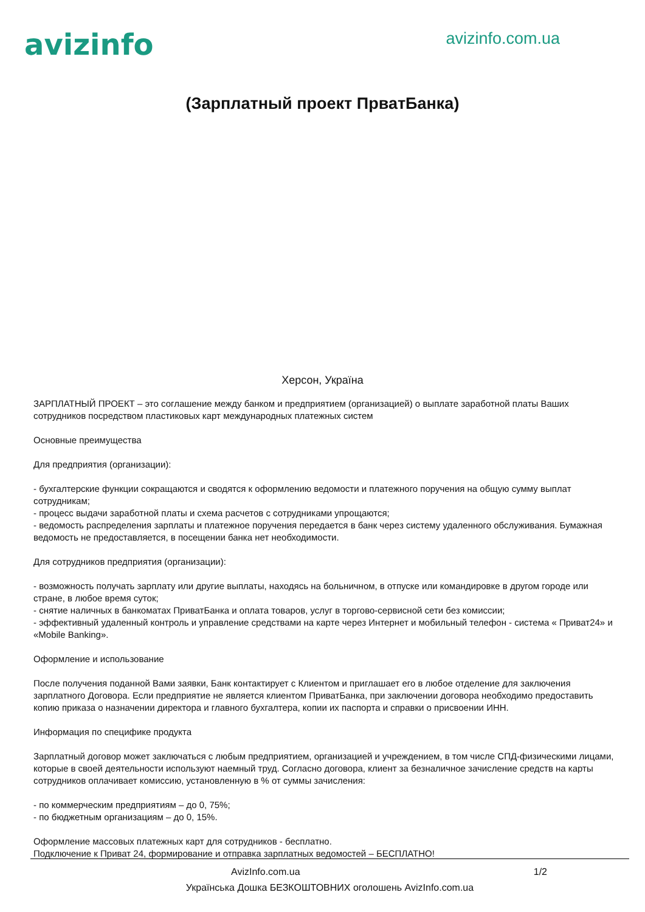avizinfo
avizinfo.com.ua
(Зарплатный проект ПрватБанка)
Херсон, Україна
ЗАРПЛАТНЫЙ ПРОЕКТ – это соглашение между банком и предприятием (организацией) о выплате заработной платы Ваших сотрудников посредством пластиковых карт международных платежных систем
Основные преимущества
Для предприятия (организации):
- бухгалтерские функции сокращаются и сводятся к оформлению ведомости и платежного поручения на общую сумму выплат сотрудникам;
- процесс выдачи заработной платы и схема расчетов с сотрудниками упрощаются;
- ведомость распределения зарплаты и платежное поручения передается в банк через систему удаленного обслуживания. Бумажная ведомость не предоставляется, в посещении банка нет необходимости.
Для сотрудников предприятия (организации):
- возможность получать зарплату или другие выплаты, находясь на больничном, в отпуске или командировке в другом городе или стране, в любое время суток;
- снятие наличных в банкоматах ПриватБанка и оплата товаров, услуг в торгово-сервисной сети без комиссии;
- эффективный удаленный контроль и управление средствами на карте через Интернет и мобильный телефон - система « Приват24» и «Mobile Banking».
Оформление и использование
После получения поданной Вами заявки, Банк контактирует с Клиентом и приглашает его в любое отделение для заключения зарплатного Договора. Если предприятие не является клиентом ПриватБанка, при заключении договора необходимо предоставить копию приказа о назначении директора и главного бухгалтера, копии их паспорта и справки о присвоении ИНН.
Информация по специфике продукта
Зарплатный договор может заключаться с любым предприятием, организацией и учреждением, в том числе СПД-физическими лицами, которые в своей деятельности используют наемный труд. Согласно договора, клиент за безналичное зачисление средств на карты сотрудников оплачивает комиссию, установленную в % от суммы зачисления:
- по коммерческим предприятиям – до 0, 75%;
- по бюджетным организациям – до 0, 15%.
Оформление массовых платежных карт для сотрудников - бесплатно.
Подключение к Приват 24, формирование и отправка зарплатных ведомостей – БЕСПЛАТНО!
AvizInfo.com.ua 1/2
Українська Дошка БЕЗКОШТОВНИХ оголошень AvizInfo.com.ua